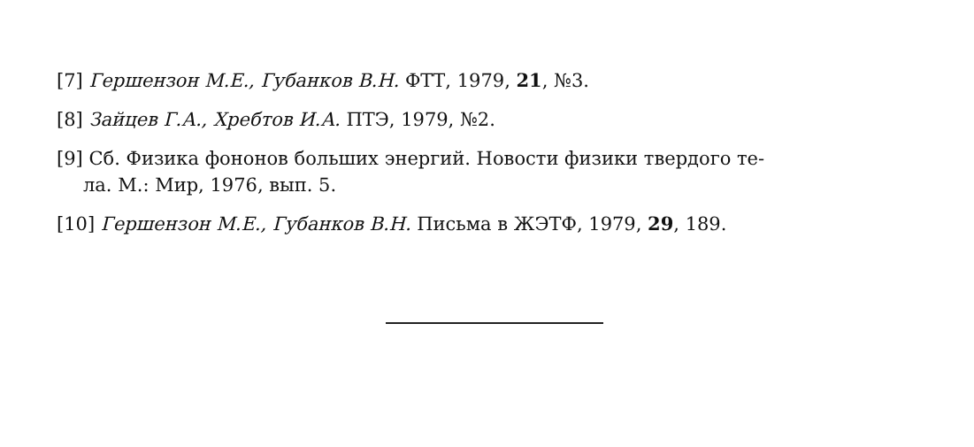[7] Гершензон М.Е., Губанков В.Н. ФТТ, 1979, 21, №3.
[8] Зайцев Г.А., Хребтов И.А. ПТЭ, 1979, №2.
[9] Сб. Физика фононов больших энергий. Новости физики твердого те-
ла. М.: Мир, 1976, вып. 5.
[10] Гершензон М.Е., Губанков В.Н. Письма в ЖЭТФ, 1979, 29, 189.